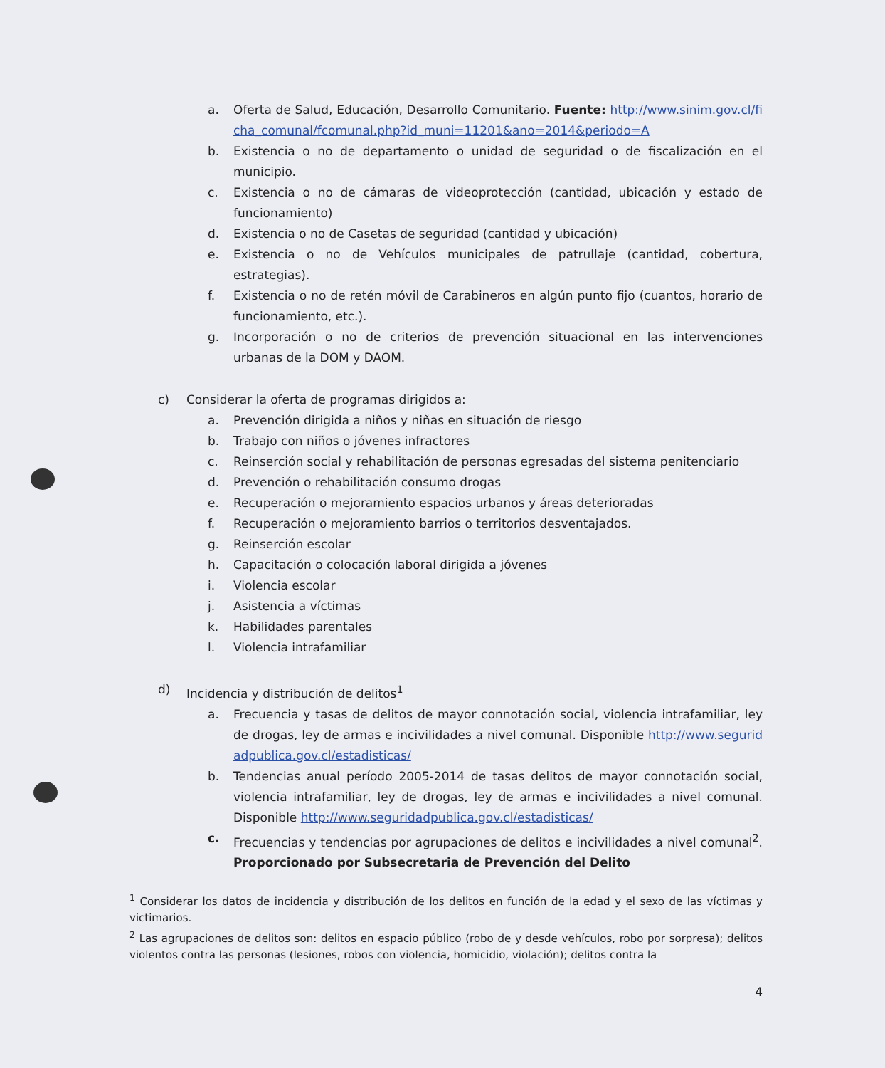a. Oferta de Salud, Educación, Desarrollo Comunitario. Fuente: http://www.sinim.gov.cl/ficha_comunal/fcomunal.php?id_muni=11201&ano=2014&periodo=A
b. Existencia o no de departamento o unidad de seguridad o de fiscalización en el municipio.
c. Existencia o no de cámaras de videoprotección (cantidad, ubicación y estado de funcionamiento)
d. Existencia o no de Casetas de seguridad (cantidad y ubicación)
e. Existencia o no de Vehículos municipales de patrullaje (cantidad, cobertura, estrategias).
f. Existencia o no de retén móvil de Carabineros en algún punto fijo (cuantos, horario de funcionamiento, etc.).
g. Incorporación o no de criterios de prevención situacional en las intervenciones urbanas de la DOM y DAOM.
c) Considerar la oferta de programas dirigidos a:
a. Prevención dirigida a niños y niñas en situación de riesgo
b. Trabajo con niños o jóvenes infractores
c. Reinserción social y rehabilitación de personas egresadas del sistema penitenciario
d. Prevención o rehabilitación consumo drogas
e. Recuperación o mejoramiento espacios urbanos y áreas deterioradas
f. Recuperación o mejoramiento barrios o territorios desventajados.
g. Reinserción escolar
h. Capacitación o colocación laboral dirigida a jóvenes
i. Violencia escolar
j. Asistencia a víctimas
k. Habilidades parentales
l. Violencia intrafamiliar
d) Incidencia y distribución de delitos<sup>1</sup>
a. Frecuencia y tasas de delitos de mayor connotación social, violencia intrafamiliar, ley de drogas, ley de armas e incivilidades a nivel comunal. Disponible http://www.seguridadpublica.gov.cl/estadisticas/
b. Tendencias anual período 2005-2014 de tasas delitos de mayor connotación social, violencia intrafamiliar, ley de drogas, ley de armas e incivilidades a nivel comunal. Disponible http://www.seguridadpublica.gov.cl/estadisticas/
c. Frecuencias y tendencias por agrupaciones de delitos e incivilidades a nivel comunal<sup>2</sup>. Proporcionado por Subsecretaria de Prevención del Delito
<sup>1</sup> Considerar los datos de incidencia y distribución de los delitos en función de la edad y el sexo de las víctimas y victimarios.
<sup>2</sup> Las agrupaciones de delitos son: delitos en espacio público (robo de y desde vehículos, robo por sorpresa); delitos violentos contra las personas (lesiones, robos con violencia, homicidio, violación); delitos contra la
4